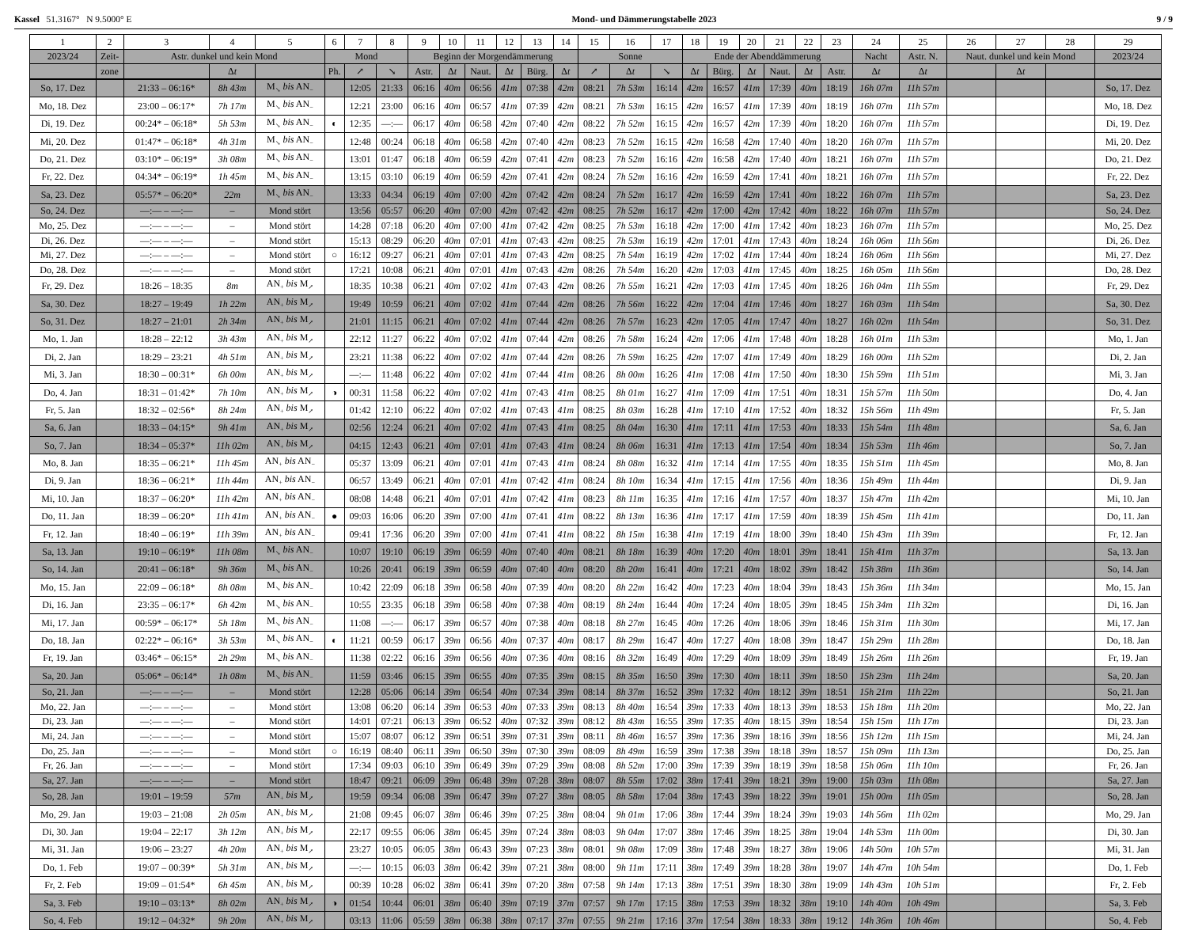Kassel 51.3167° N 9.5000° E Mond- und Dämmerungstabelle 2023 9 / 9
| 1 | 2 | 3 | 4 | 5 | 6 | 7 | 8 | 9 | 10 | 11 | 12 | 13 | 14 | 15 | 16 | 17 | 18 | 19 | 20 | 21 | 22 | 23 | 24 | 25 | 26 | 27 | 28 | 29 |
| --- | --- | --- | --- | --- | --- | --- | --- | --- | --- | --- | --- | --- | --- | --- | --- | --- | --- | --- | --- | --- | --- | --- | --- | --- | --- | --- | --- | --- |
| 2023/24 | Zeit- | Astr. dunkel und kein Mond | | | Mond | | | Beginn der Morgendämmerung | | | | | | Sonne | | | Ende der Abenddämmerung | | | | | | Nacht | Astr. N. | Naut. dunkel und kein Mond | | | 2023/24 |
| | zone | | Δ t | | Ph. | ↗ | ↘ | Astr. | Δ t | Naut. | Δ t | Bürg. | Δ t | ↗ | Δ t | ↘ | Δ t | Bürg. | Δ t | Naut. | Δ t | Astr. | Δ t | Δ t | | Δ t | | |
| So, 17. Dez | | 21:33 – 06:16* | 8h 43m | M<sub>↘</sub> bis AN<sub>−</sub> | | 12:05 | 21:33 | 06:16 | 40m | 06:56 | 41m | 07:38 | 42m | 08:21 | 7h 53m | 16:14 | 42m | 16:57 | 41m | 17:39 | 40m | 18:19 | 16h 07m | 11h 57m | | | | So, 17. Dez |
| Mo, 18. Dez | | 23:00 – 06:17* | 7h 17m | M<sub>↘</sub> bis AN<sub>−</sub> | | 12:21 | 23:00 | 06:16 | 40m | 06:57 | 41m | 07:39 | 42m | 08:21 | 7h 53m | 16:15 | 42m | 16:57 | 41m | 17:39 | 40m | 18:19 | 16h 07m | 11h 57m | | | | Mo, 18. Dez |
| Di, 19. Dez | | 00:24* – 06:18* | 5h 53m | M<sub>↘</sub> bis AN<sub>−</sub> | ◐ | 12:35 | —:— | 06:17 | 40m | 06:58 | 42m | 07:40 | 42m | 08:22 | 7h 52m | 16:15 | 42m | 16:57 | 42m | 17:39 | 40m | 18:20 | 16h 07m | 11h 57m | | | | Di, 19. Dez |
| Mi, 20. Dez | | 01:47* – 06:18* | 4h 31m | M<sub>↘</sub> bis AN<sub>−</sub> | | 12:48 | 00:24 | 06:18 | 40m | 06:58 | 42m | 07:40 | 42m | 08:23 | 7h 52m | 16:15 | 42m | 16:58 | 42m | 17:40 | 40m | 18:20 | 16h 07m | 11h 57m | | | | Mi, 20. Dez |
| Do, 21. Dez | | 03:10* – 06:19* | 3h 08m | M<sub>↘</sub> bis AN<sub>−</sub> | | 13:01 | 01:47 | 06:18 | 40m | 06:59 | 42m | 07:41 | 42m | 08:23 | 7h 52m | 16:16 | 42m | 16:58 | 42m | 17:40 | 40m | 18:21 | 16h 07m | 11h 57m | | | | Do, 21. Dez |
| Fr, 22. Dez | | 04:34* – 06:19* | 1h 45m | M<sub>↘</sub> bis AN<sub>−</sub> | | 13:15 | 03:10 | 06:19 | 40m | 06:59 | 42m | 07:41 | 42m | 08:24 | 7h 52m | 16:16 | 42m | 16:59 | 42m | 17:41 | 40m | 18:21 | 16h 07m | 11h 57m | | | | Fr, 22. Dez |
| Sa, 23. Dez | | 05:57* – 06:20* | 22m | M<sub>↘</sub> bis AN<sub>−</sub> | | 13:33 | 04:34 | 06:19 | 40m | 07:00 | 42m | 07:42 | 42m | 08:24 | 7h 52m | 16:17 | 42m | 16:59 | 42m | 17:41 | 40m | 18:22 | 16h 07m | 11h 57m | | | | Sa, 23. Dez |
| So, 24. Dez | | —:— – —:— | – | Mond stört | | 13:56 | 05:57 | 06:20 | 40m | 07:00 | 42m | 07:42 | 42m | 08:25 | 7h 52m | 16:17 | 42m | 17:00 | 42m | 17:42 | 40m | 18:22 | 16h 07m | 11h 57m | | | | So, 24. Dez |
| Mo, 25. Dez | | —:— – —:— | – | Mond stört | | 14:28 | 07:18 | 06:20 | 40m | 07:00 | 41m | 07:42 | 42m | 08:25 | 7h 53m | 16:18 | 42m | 17:00 | 41m | 17:42 | 40m | 18:23 | 16h 07m | 11h 57m | | | | Mo, 25. Dez |
| Di, 26. Dez | | —:— – —:— | – | Mond stört | | 15:13 | 08:29 | 06:20 | 40m | 07:01 | 41m | 07:43 | 42m | 08:25 | 7h 53m | 16:19 | 42m | 17:01 | 41m | 17:43 | 40m | 18:24 | 16h 06m | 11h 56m | | | | Di, 26. Dez |
| Mi, 27. Dez | | —:— – —:— | – | Mond stört | ○ | 16:12 | 09:27 | 06:21 | 40m | 07:01 | 41m | 07:43 | 42m | 08:25 | 7h 54m | 16:19 | 42m | 17:02 | 41m | 17:44 | 40m | 18:24 | 16h 06m | 11h 56m | | | | Mi, 27. Dez |
| Do, 28. Dez | | —:— – —:— | – | Mond stört | | 17:21 | 10:08 | 06:21 | 40m | 07:01 | 41m | 07:43 | 42m | 08:26 | 7h 54m | 16:20 | 42m | 17:03 | 41m | 17:45 | 40m | 18:25 | 16h 05m | 11h 56m | | | | Do, 28. Dez |
| Fr, 29. Dez | | 18:26 – 18:35 | 8m | AN<sub>+</sub> bis M<sub>↗</sub> | | 18:35 | 10:38 | 06:21 | 40m | 07:02 | 41m | 07:43 | 42m | 08:26 | 7h 55m | 16:21 | 42m | 17:03 | 41m | 17:45 | 40m | 18:26 | 16h 04m | 11h 55m | | | | Fr, 29. Dez |
| Sa, 30. Dez | | 18:27 – 19:49 | 1h 22m | AN<sub>+</sub> bis M<sub>↗</sub> | | 19:49 | 10:59 | 06:21 | 40m | 07:02 | 41m | 07:44 | 42m | 08:26 | 7h 56m | 16:22 | 42m | 17:04 | 41m | 17:46 | 40m | 18:27 | 16h 03m | 11h 54m | | | | Sa, 30. Dez |
| So, 31. Dez | | 18:27 – 21:01 | 2h 34m | AN<sub>+</sub> bis M<sub>↗</sub> | | 21:01 | 11:15 | 06:21 | 40m | 07:02 | 41m | 07:44 | 42m | 08:26 | 7h 57m | 16:23 | 42m | 17:05 | 41m | 17:47 | 40m | 18:27 | 16h 02m | 11h 54m | | | | So, 31. Dez |
| Mo, 1. Jan | | 18:28 – 22:12 | 3h 43m | AN<sub>+</sub> bis M<sub>↗</sub> | | 22:12 | 11:27 | 06:22 | 40m | 07:02 | 41m | 07:44 | 42m | 08:26 | 7h 58m | 16:24 | 42m | 17:06 | 41m | 17:48 | 40m | 18:28 | 16h 01m | 11h 53m | | | | Mo, 1. Jan |
| Di, 2. Jan | | 18:29 – 23:21 | 4h 51m | AN<sub>+</sub> bis M<sub>↗</sub> | | 23:21 | 11:38 | 06:22 | 40m | 07:02 | 41m | 07:44 | 42m | 08:26 | 7h 59m | 16:25 | 42m | 17:07 | 41m | 17:49 | 40m | 18:29 | 16h 00m | 11h 52m | | | | Di, 2. Jan |
| Mi, 3. Jan | | 18:30 – 00:31* | 6h 00m | AN<sub>+</sub> bis M<sub>↗</sub> | | —:— | 11:48 | 06:22 | 40m | 07:02 | 41m | 07:44 | 41m | 08:26 | 8h 00m | 16:26 | 41m | 17:08 | 41m | 17:50 | 40m | 18:30 | 15h 59m | 11h 51m | | | | Mi, 3. Jan |
| Do, 4. Jan | | 18:31 – 01:42* | 7h 10m | AN<sub>+</sub> bis M<sub>↗</sub> | ◑ | 00:31 | 11:58 | 06:22 | 40m | 07:02 | 41m | 07:43 | 41m | 08:25 | 8h 01m | 16:27 | 41m | 17:09 | 41m | 17:51 | 40m | 18:31 | 15h 57m | 11h 50m | | | | Do, 4. Jan |
| Fr, 5. Jan | | 18:32 – 02:56* | 8h 24m | AN<sub>+</sub> bis M<sub>↗</sub> | | 01:42 | 12:10 | 06:22 | 40m | 07:02 | 41m | 07:43 | 41m | 08:25 | 8h 03m | 16:28 | 41m | 17:10 | 41m | 17:52 | 40m | 18:32 | 15h 56m | 11h 49m | | | | Fr, 5. Jan |
| Sa, 6. Jan | | 18:33 – 04:15* | 9h 41m | AN<sub>+</sub> bis M<sub>↗</sub> | | 02:56 | 12:24 | 06:21 | 40m | 07:02 | 41m | 07:43 | 41m | 08:25 | 8h 04m | 16:30 | 41m | 17:11 | 41m | 17:53 | 40m | 18:33 | 15h 54m | 11h 48m | | | | Sa, 6. Jan |
| So, 7. Jan | | 18:34 – 05:37* | 11h 02m | AN<sub>+</sub> bis M<sub>↗</sub> | | 04:15 | 12:43 | 06:21 | 40m | 07:01 | 41m | 07:43 | 41m | 08:24 | 8h 06m | 16:31 | 41m | 17:13 | 41m | 17:54 | 40m | 18:34 | 15h 53m | 11h 46m | | | | So, 7. Jan |
| Mo, 8. Jan | | 18:35 – 06:21* | 11h 45m | AN<sub>+</sub> bis AN<sub>−</sub> | | 05:37 | 13:09 | 06:21 | 40m | 07:01 | 41m | 07:43 | 41m | 08:24 | 8h 08m | 16:32 | 41m | 17:14 | 41m | 17:55 | 40m | 18:35 | 15h 51m | 11h 45m | | | | Mo, 8. Jan |
| Di, 9. Jan | | 18:36 – 06:21* | 11h 44m | AN<sub>+</sub> bis AN<sub>−</sub> | | 06:57 | 13:49 | 06:21 | 40m | 07:01 | 41m | 07:42 | 41m | 08:24 | 8h 10m | 16:34 | 41m | 17:15 | 41m | 17:56 | 40m | 18:36 | 15h 49m | 11h 44m | | | | Di, 9. Jan |
| Mi, 10. Jan | | 18:37 – 06:20* | 11h 42m | AN<sub>+</sub> bis AN<sub>−</sub> | | 08:08 | 14:48 | 06:21 | 40m | 07:01 | 41m | 07:42 | 41m | 08:23 | 8h 11m | 16:35 | 41m | 17:16 | 41m | 17:57 | 40m | 18:37 | 15h 47m | 11h 42m | | | | Mi, 10. Jan |
| Do, 11. Jan | | 18:39 – 06:20* | 11h 41m | AN<sub>+</sub> bis AN<sub>−</sub> | ● | 09:03 | 16:06 | 06:20 | 39m | 07:00 | 41m | 07:41 | 41m | 08:22 | 8h 13m | 16:36 | 41m | 17:17 | 41m | 17:59 | 40m | 18:39 | 15h 45m | 11h 41m | | | | Do, 11. Jan |
| Fr, 12. Jan | | 18:40 – 06:19* | 11h 39m | AN<sub>+</sub> bis AN<sub>−</sub> | | 09:41 | 17:36 | 06:20 | 39m | 07:00 | 41m | 07:41 | 41m | 08:22 | 8h 15m | 16:38 | 41m | 17:19 | 41m | 18:00 | 39m | 18:40 | 15h 43m | 11h 39m | | | | Fr, 12. Jan |
| Sa, 13. Jan | | 19:10 – 06:19* | 11h 08m | M<sub>↘</sub> bis AN<sub>−</sub> | | 10:07 | 19:10 | 06:19 | 39m | 06:59 | 40m | 07:40 | 40m | 08:21 | 8h 18m | 16:39 | 40m | 17:20 | 40m | 18:01 | 39m | 18:41 | 15h 41m | 11h 37m | | | | Sa, 13. Jan |
| So, 14. Jan | | 20:41 – 06:18* | 9h 36m | M<sub>↘</sub> bis AN<sub>−</sub> | | 10:26 | 20:41 | 06:19 | 39m | 06:59 | 40m | 07:40 | 40m | 08:20 | 8h 20m | 16:41 | 40m | 17:21 | 40m | 18:02 | 39m | 18:42 | 15h 38m | 11h 36m | | | | So, 14. Jan |
| Mo, 15. Jan | | 22:09 – 06:18* | 8h 08m | M<sub>↘</sub> bis AN<sub>−</sub> | | 10:42 | 22:09 | 06:18 | 39m | 06:58 | 40m | 07:39 | 40m | 08:20 | 8h 22m | 16:42 | 40m | 17:23 | 40m | 18:04 | 39m | 18:43 | 15h 36m | 11h 34m | | | | Mo, 15. Jan |
| Di, 16. Jan | | 23:35 – 06:17* | 6h 42m | M<sub>↘</sub> bis AN<sub>−</sub> | | 10:55 | 23:35 | 06:18 | 39m | 06:58 | 40m | 07:38 | 40m | 08:19 | 8h 24m | 16:44 | 40m | 17:24 | 40m | 18:05 | 39m | 18:45 | 15h 34m | 11h 32m | | | | Di, 16. Jan |
| Mi, 17. Jan | | 00:59* – 06:17* | 5h 18m | M<sub>↘</sub> bis AN<sub>−</sub> | | 11:08 | —:— | 06:17 | 39m | 06:57 | 40m | 07:38 | 40m | 08:18 | 8h 27m | 16:45 | 40m | 17:26 | 40m | 18:06 | 39m | 18:46 | 15h 31m | 11h 30m | | | | Mi, 17. Jan |
| Do, 18. Jan | | 02:22* – 06:16* | 3h 53m | M<sub>↘</sub> bis AN<sub>−</sub> | ◐ | 11:21 | 00:59 | 06:17 | 39m | 06:56 | 40m | 07:37 | 40m | 08:17 | 8h 29m | 16:47 | 40m | 17:27 | 40m | 18:08 | 39m | 18:47 | 15h 29m | 11h 28m | | | | Do, 18. Jan |
| Fr, 19. Jan | | 03:46* – 06:15* | 2h 29m | M<sub>↘</sub> bis AN<sub>−</sub> | | 11:38 | 02:22 | 06:16 | 39m | 06:56 | 40m | 07:36 | 40m | 08:16 | 8h 32m | 16:49 | 40m | 17:29 | 40m | 18:09 | 39m | 18:49 | 15h 26m | 11h 26m | | | | Fr, 19. Jan |
| Sa, 20. Jan | | 05:06* – 06:14* | 1h 08m | M<sub>↘</sub> bis AN<sub>−</sub> | | 11:59 | 03:46 | 06:15 | 39m | 06:55 | 40m | 07:35 | 39m | 08:15 | 8h 35m | 16:50 | 39m | 17:30 | 40m | 18:11 | 39m | 18:50 | 15h 23m | 11h 24m | | | | Sa, 20. Jan |
| So, 21. Jan | | —:— – —:— | – | Mond stört | | 12:28 | 05:06 | 06:14 | 39m | 06:54 | 40m | 07:34 | 39m | 08:14 | 8h 37m | 16:52 | 39m | 17:32 | 40m | 18:12 | 39m | 18:51 | 15h 21m | 11h 22m | | | | So, 21. Jan |
| Mo, 22. Jan | | —:— – —:— | – | Mond stört | | 13:08 | 06:20 | 06:14 | 39m | 06:53 | 40m | 07:33 | 39m | 08:13 | 8h 40m | 16:54 | 39m | 17:33 | 40m | 18:13 | 39m | 18:53 | 15h 18m | 11h 20m | | | | Mo, 22. Jan |
| Di, 23. Jan | | —:— – —:— | – | Mond stört | | 14:01 | 07:21 | 06:13 | 39m | 06:52 | 40m | 07:32 | 39m | 08:12 | 8h 43m | 16:55 | 39m | 17:35 | 40m | 18:15 | 39m | 18:54 | 15h 15m | 11h 17m | | | | Di, 23. Jan |
| Mi, 24. Jan | | —:— – —:— | – | Mond stört | | 15:07 | 08:07 | 06:12 | 39m | 06:51 | 39m | 07:31 | 39m | 08:11 | 8h 46m | 16:57 | 39m | 17:36 | 39m | 18:16 | 39m | 18:56 | 15h 12m | 11h 15m | | | | Mi, 24. Jan |
| Do, 25. Jan | | —:— – —:— | – | Mond stört | ○ | 16:19 | 08:40 | 06:11 | 39m | 06:50 | 39m | 07:30 | 39m | 08:09 | 8h 49m | 16:59 | 39m | 17:38 | 39m | 18:18 | 39m | 18:57 | 15h 09m | 11h 13m | | | | Do, 25. Jan |
| Fr, 26. Jan | | —:— – —:— | – | Mond stört | | 17:34 | 09:03 | 06:10 | 39m | 06:49 | 39m | 07:29 | 39m | 08:08 | 8h 52m | 17:00 | 39m | 17:39 | 39m | 18:19 | 39m | 18:58 | 15h 06m | 11h 10m | | | | Fr, 26. Jan |
| Sa, 27. Jan | | —:— – —:— | – | Mond stört | | 18:47 | 09:21 | 06:09 | 39m | 06:48 | 39m | 07:28 | 38m | 08:07 | 8h 55m | 17:02 | 38m | 17:41 | 39m | 18:21 | 39m | 19:00 | 15h 03m | 11h 08m | | | | Sa, 27. Jan |
| So, 28. Jan | | 19:01 – 19:59 | 57m | AN<sub>+</sub> bis M<sub>↗</sub> | | 19:59 | 09:34 | 06:08 | 39m | 06:47 | 39m | 07:27 | 38m | 08:05 | 8h 58m | 17:04 | 38m | 17:43 | 39m | 18:22 | 39m | 19:01 | 15h 00m | 11h 05m | | | | So, 28. Jan |
| Mo, 29. Jan | | 19:03 – 21:08 | 2h 05m | AN<sub>+</sub> bis M<sub>↗</sub> | | 21:08 | 09:45 | 06:07 | 38m | 06:46 | 39m | 07:25 | 38m | 08:04 | 9h 01m | 17:06 | 38m | 17:44 | 39m | 18:24 | 39m | 19:03 | 14h 56m | 11h 02m | | | | Mo, 29. Jan |
| Di, 30. Jan | | 19:04 – 22:17 | 3h 12m | AN<sub>+</sub> bis M<sub>↗</sub> | | 22:17 | 09:55 | 06:06 | 38m | 06:45 | 39m | 07:24 | 38m | 08:03 | 9h 04m | 17:07 | 38m | 17:46 | 39m | 18:25 | 38m | 19:04 | 14h 53m | 11h 00m | | | | Di, 30. Jan |
| Mi, 31. Jan | | 19:06 – 23:27 | 4h 20m | AN<sub>+</sub> bis M<sub>↗</sub> | | 23:27 | 10:05 | 06:05 | 38m | 06:43 | 39m | 07:23 | 38m | 08:01 | 9h 08m | 17:09 | 38m | 17:48 | 39m | 18:27 | 38m | 19:06 | 14h 50m | 10h 57m | | | | Mi, 31. Jan |
| Do, 1. Feb | | 19:07 – 00:39* | 5h 31m | AN<sub>+</sub> bis M<sub>↗</sub> | | —:— | 10:15 | 06:03 | 38m | 06:42 | 39m | 07:21 | 38m | 08:00 | 9h 11m | 17:11 | 38m | 17:49 | 39m | 18:28 | 38m | 19:07 | 14h 47m | 10h 54m | | | | Do, 1. Feb |
| Fr, 2. Feb | | 19:09 – 01:54* | 6h 45m | AN<sub>+</sub> bis M<sub>↗</sub> | | 00:39 | 10:28 | 06:02 | 38m | 06:41 | 39m | 07:20 | 38m | 07:58 | 9h 14m | 17:13 | 38m | 17:51 | 39m | 18:30 | 38m | 19:09 | 14h 43m | 10h 51m | | | | Fr, 2. Feb |
| Sa, 3. Feb | | 19:10 – 03:13* | 8h 02m | AN<sub>+</sub> bis M<sub>↗</sub> | ◑ | 01:54 | 10:44 | 06:01 | 38m | 06:40 | 39m | 07:19 | 37m | 07:57 | 9h 17m | 17:15 | 38m | 17:53 | 39m | 18:32 | 38m | 19:10 | 14h 40m | 10h 49m | | | | Sa, 3. Feb |
| So, 4. Feb | | 19:12 – 04:32* | 9h 20m | AN<sub>+</sub> bis M<sub>↗</sub> | | 03:13 | 11:06 | 05:59 | 38m | 06:38 | 38m | 07:17 | 37m | 07:55 | 9h 21m | 17:16 | 37m | 17:54 | 38m | 18:33 | 38m | 19:12 | 14h 36m | 10h 46m | | | | So, 4. Feb |